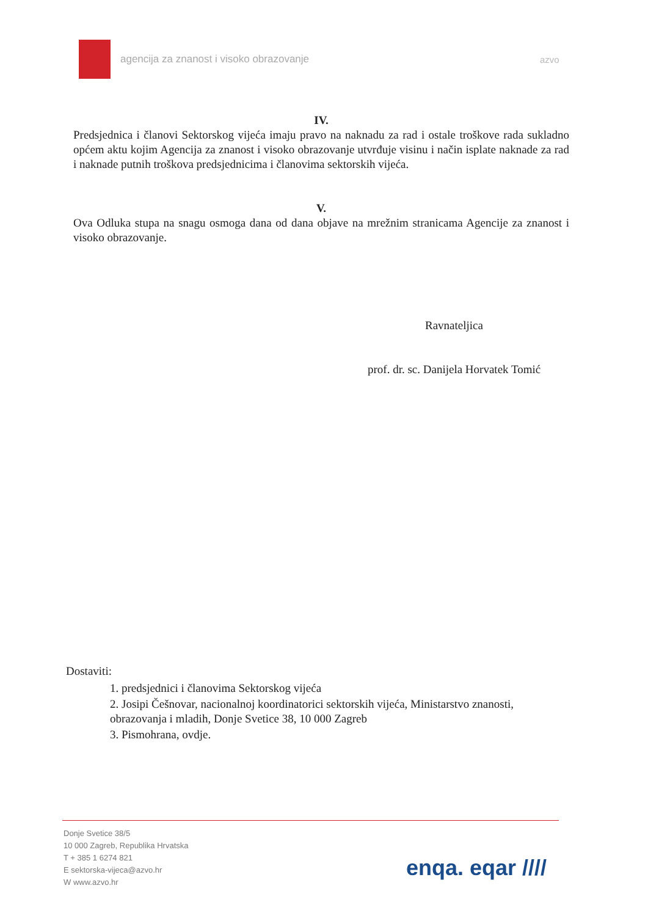agencija za znanost i visoko obrazovanje azvo
IV.
Predsjednica i članovi Sektorskog vijeća imaju pravo na naknadu za rad i ostale troškove rada sukladno općem aktu kojim Agencija za znanost i visoko obrazovanje utvrđuje visinu i način isplate naknade za rad i naknade putnih troškova predsjednicima i članovima sektorskih vijeća.
V.
Ova Odluka stupa na snagu osmoga dana od dana objave na mrežnim stranicama Agencije za znanost i visoko obrazovanje.
Ravnateljica
prof. dr. sc. Danijela Horvatek Tomić
Dostaviti:
1. predsjednici i članovima Sektorskog vijeća
2. Josipi Češnovar, nacionalnoj koordinatorici sektorskih vijeća, Ministarstvo znanosti, obrazovanja i mladih, Donje Svetice 38, 10 000 Zagreb
3. Pismohrana, ovdje.
Donje Svetice 38/5
10 000 Zagreb, Republika Hrvatska
T + 385 1 6274 821
E sektorska-vijeca@azvo.hr
W www.azvo.hr
enqa. eqar ////